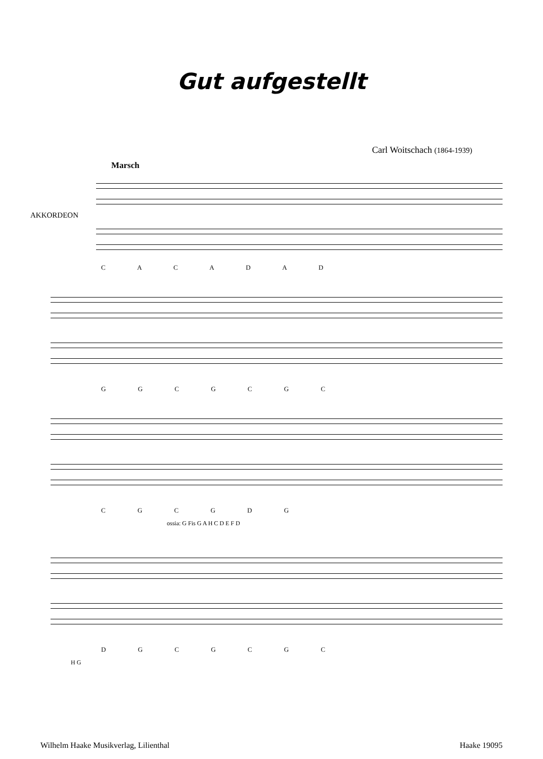Gut aufgestellt
Carl Woitschach (1864-1939)
Marsch
AKKORDEON
C A C A D A D
G G C G C G C
C G C G D G
ossia: G Fis G A H C D E F D
D G C G C G C
H G
Wilhelm Haake Musikverlag, Lilienthal Haake 19095